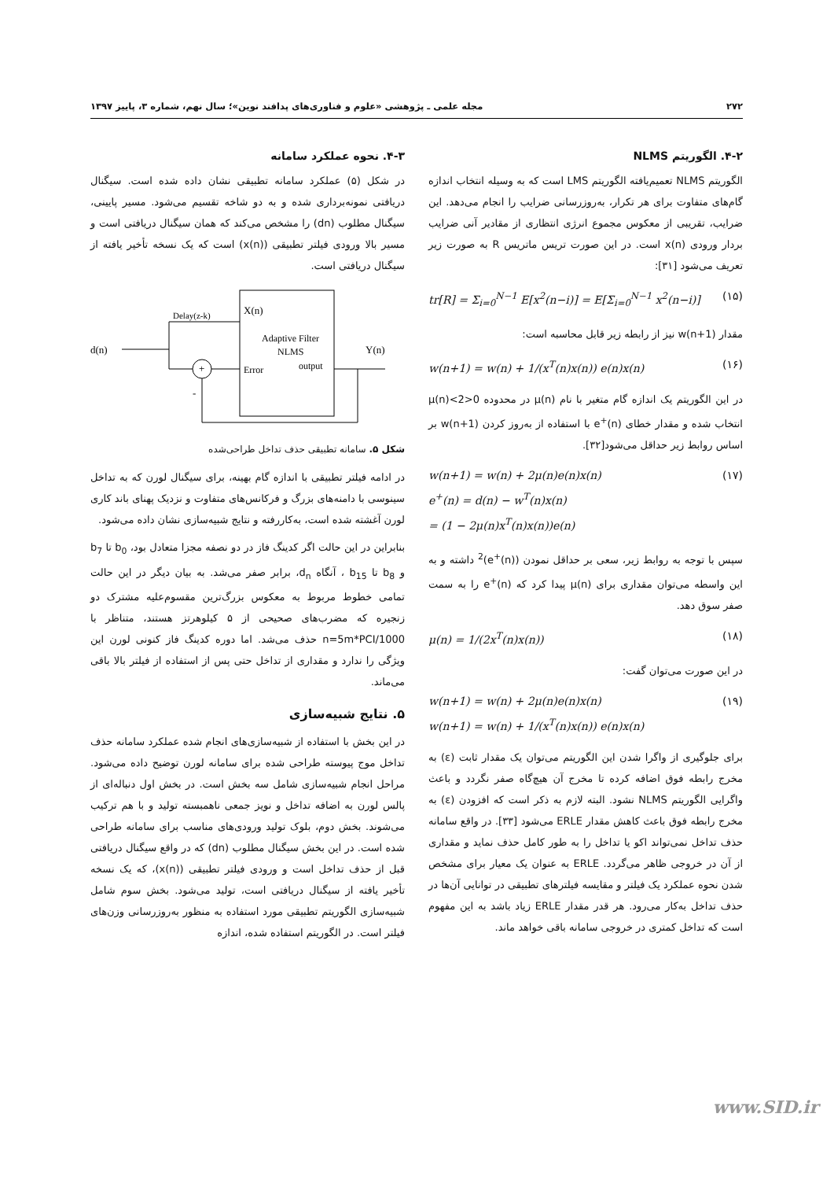۲۷۲ مجله علمی ـ پژوهشی «علوم و فناوری‌های پدافند نوین»؛ سال نهم، شماره ۳، پاییز ۱۳۹۷
۴-۲. الگوریتم NLMS
الگوریتم NLMS تعمیم‌یافته الگوریتم LMS است که به وسیله انتخاب اندازه گام‌های متفاوت برای هر تکرار، به‌روزرسانی ضرایب را انجام می‌دهد. این ضرایب، تقریبی از معکوس مجموع انرژی انتظاری از مقادیر آنی ضرایب بردار ورودی x(n) است. در این صورت تریس ماتریس R به صورت زیر تعریف می‌شود [۳۱]:
tr[R] = Σ<sub>i=0</sub><sup>N−1</sup> E[x<sup>2</sup>(n−i)] = E[Σ<sub>i=0</sub><sup>N−1</sup> x<sup>2</sup>(n−i)] (۱۵)
مقدار w(n+1) نیز از رابطه زیر قابل محاسبه است:
w(n+1) = w(n) + 1/(x<sup>T</sup>(n)x(n)) e(n)x(n) (۱۶)
در این الگوریتم یک اندازه گام متغیر با نام μ(n) در محدوده 0<μ(n)<2 انتخاب شده و مقدار خطای e<sup>+</sup>(n) با استفاده از به‌روز کردن w(n+1) بر اساس روابط زیر حداقل می‌شود[۳۲].
w(n+1) = w(n) + 2μ(n)e(n)x(n)
e<sup>+</sup>(n) = d(n) − w<sup>T</sup>(n)x(n)
= (1 − 2μ(n)x<sup>T</sup>(n)x(n))e(n) (۱۷)
سپس با توجه به روابط زیر، سعی بر حداقل نمودن (e<sup>+</sup>(n))<sup>2</sup> داشته و به این واسطه می‌توان مقداری برای μ(n) پیدا کرد که e<sup>+</sup>(n) را به سمت صفر سوق دهد.
μ(n) = 1/(2x<sup>T</sup>(n)x(n)) (۱۸)
در این صورت می‌توان گفت:
w(n+1) = w(n) + 2μ(n)e(n)x(n)
w(n+1) = w(n) + 1/(x<sup>T</sup>(n)x(n)) e(n)x(n) (۱۹)
برای جلوگیری از واگرا شدن این الگوریتم می‌توان یک مقدار ثابت (ε) به مخرج رابطه فوق اضافه کرده تا مخرج آن هیچ‌گاه صفر نگردد و باعث واگرایی الگوریتم NLMS نشود. البته لازم به ذکر است که افزودن (ε) به مخرج رابطه فوق باعث کاهش مقدار ERLE می‌شود [۳۳]. در واقع سامانه حذف تداخل نمی‌تواند اکو یا تداخل را به طور کامل حذف نماید و مقداری از آن در خروجی ظاهر می‌گردد. ERLE به عنوان یک معیار برای مشخص شدن نحوه عملکرد یک فیلتر و مقایسه فیلترهای تطبیقی در توانایی آن‌ها در حذف تداخل به‌کار می‌رود. هر قدر مقدار ERLE زیاد باشد به این مفهوم است که تداخل کمتری در خروجی سامانه باقی خواهد ماند.
۴-۳. نحوه عملکرد سامانه
در شکل (۵) عملکرد سامانه تطبیقی نشان داده شده است. سیگنال دریافتی نمونه‌برداری شده و به دو شاخه تقسیم می‌شود. مسیر پایینی، سیگنال مطلوب (dn) را مشخص می‌کند که همان سیگنال دریافتی است و مسیر بالا ورودی فیلتر تطبیقی (x(n)) است که یک نسخه تأخیر یافته از سیگنال دریافتی است.
d(n)
Delay(z-k)
X(n)
Adaptive Filter
NLMS
Error
output
Y(n)
+
-
شکل ۵. سامانه تطبیقی حذف تداخل طراحی‌شده
در ادامه فیلتر تطبیقی با اندازه گام بهینه، برای سیگنال لورن که به تداخل سینوسی با دامنه‌های بزرگ و فرکانس‌های متفاوت و نزدیک پهنای باند کاری لورن آغشته شده است، به‌کاررفته و نتایج شبیه‌سازی نشان داده می‌شود.
بنابراین در این حالت اگر کدینگ فاز در دو نصفه مجزا متعادل بود، b<sub>0</sub> تا b<sub>7</sub> و b<sub>8</sub> تا b<sub>15</sub> ، آنگاه d<sub>n</sub>، برابر صفر می‌شد. به بیان دیگر در این حالت تمامی خطوط مربوط به معکوس بزرگ‌ترین مقسوم‌علیه مشترک دو زنجیره که مضرب‌های صحیحی از ۵ کیلوهرتز هستند، متناظر با n=5m*PCI/1000 حذف می‌شد. اما دوره کدینگ فاز کنونی لورن این ویژگی را ندارد و مقداری از تداخل حتی پس از استفاده از فیلتر بالا باقی می‌ماند.
۵. نتایج شبیه‌سازی
در این بخش با استفاده از شبیه‌سازی‌های انجام شده عملکرد سامانه حذف تداخل موج پیوسته طراحی شده برای سامانه لورن توضیح داده می‌شود. مراحل انجام شبیه‌سازی شامل سه بخش است. در بخش اول دنباله‌ای از پالس لورن به اضافه تداخل و نویز جمعی ناهمبسته تولید و با هم ترکیب می‌شوند. بخش دوم، بلوک تولید ورودی‌های مناسب برای سامانه طراحی شده است. در این بخش سیگنال مطلوب (dn) که در واقع سیگنال دریافتی قبل از حذف تداخل است و ورودی فیلتر تطبیقی (x(n))، که یک نسخه تأخیر یافته از سیگنال دریافتی است، تولید می‌شود. بخش سوم شامل شبیه‌سازی الگوریتم تطبیقی مورد استفاده به منظور به‌روزرسانی وزن‌های فیلتر است. در الگوریتم استفاده شده، اندازه
www.SID.ir